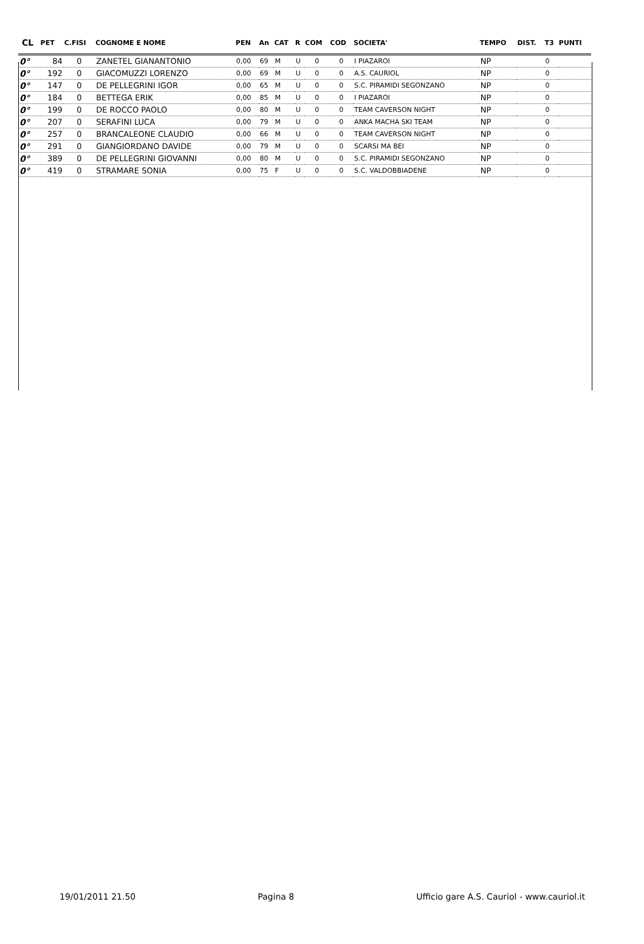| CL | PET | C.FISI | COGNOME E NOME | PEN | An | CAT | R | COM | COD | SOCIETA' | TEMPO | DIST. | T3 | PUNTI |
| --- | --- | --- | --- | --- | --- | --- | --- | --- | --- | --- | --- | --- | --- | --- |
| 0° | 84 | 0 | ZANETEL GIANANTONIO | 0,00 | 69 | M | U | 0 | 0 | I PIAZAROI | NP | | 0 | |
| 0° | 192 | 0 | GIACOMUZZI LORENZO | 0,00 | 69 | M | U | 0 | 0 | A.S. CAURIOL | NP | | 0 | |
| 0° | 147 | 0 | DE PELLEGRINI IGOR | 0,00 | 65 | M | U | 0 | 0 | S.C. PIRAMIDI SEGONZANO | NP | | 0 | |
| 0° | 184 | 0 | BETTEGA ERIK | 0,00 | 85 | M | U | 0 | 0 | I PIAZAROI | NP | | 0 | |
| 0° | 199 | 0 | DE ROCCO PAOLO | 0,00 | 80 | M | U | 0 | 0 | TEAM CAVERSON NIGHT | NP | | 0 | |
| 0° | 207 | 0 | SERAFINI LUCA | 0,00 | 79 | M | U | 0 | 0 | ANKA MACHA SKI TEAM | NP | | 0 | |
| 0° | 257 | 0 | BRANCALEONE CLAUDIO | 0,00 | 66 | M | U | 0 | 0 | TEAM CAVERSON NIGHT | NP | | 0 | |
| 0° | 291 | 0 | GIANGIORDANO DAVIDE | 0,00 | 79 | M | U | 0 | 0 | SCARSI MA BEI | NP | | 0 | |
| 0° | 389 | 0 | DE PELLEGRINI GIOVANNI | 0,00 | 80 | M | U | 0 | 0 | S.C. PIRAMIDI SEGONZANO | NP | | 0 | |
| 0° | 419 | 0 | STRAMARE SONIA | 0,00 | 75 | F | U | 0 | 0 | S.C. VALDOBBIADENE | NP | | 0 | |
19/01/2011 21.50 Pagina 8 Ufficio gare A.S. Cauriol - www.cauriol.it